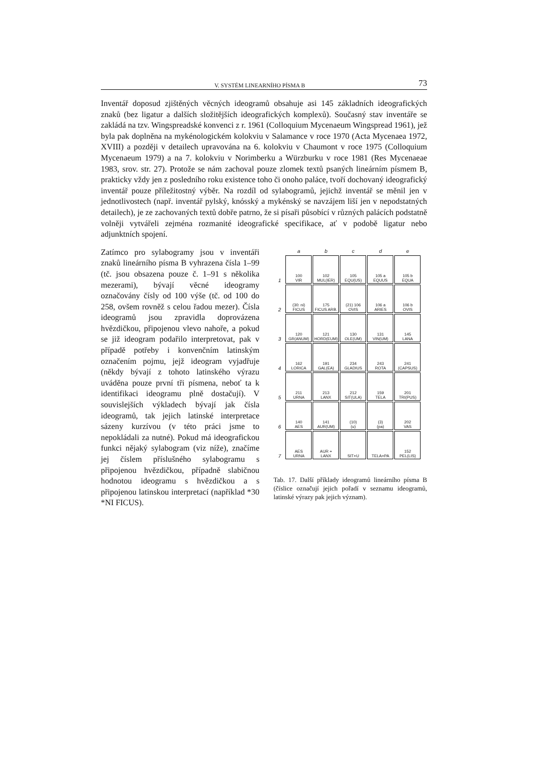V. SYSTÉM LINEARNÍHO PÍSMA B 73
Inventář doposud zjištěných věcných ideogramů obsahuje asi 145 základních ideografických znaků (bez ligatur a dalších složitějších ideografických komplexů). Současný stav inventáře se zakládá na tzv. Wingspreadské konvenci z r. 1961 (Colloquium Mycenaeum Wingspread 1961), jež byla pak doplněna na mykénologickém kolokviu v Salamance v roce 1970 (Acta Mycenaea 1972, XVIII) a později v detailech upravována na 6. kolokviu v Chaumont v roce 1975 (Colloquium Mycenaeum 1979) a na 7. kolokviu v Norimberku a Würzburku v roce 1981 (Res Mycenaeae 1983, srov. str. 27). Protože se nám zachoval pouze zlomek textů psaných lineárním písmem B, prakticky vždy jen z posledního roku existence toho či onoho paláce, tvoří dochovaný ideografický inventář pouze příležitostný výběr. Na rozdíl od sylabogramů, jejichž inventář se měnil jen v jednotlivostech (např. inventář pylský, knósský a mykénský se navzájem liší jen v nepodstatných detailech), je ze zachovaných textů dobře patrno, že si písaři působící v různých palácích podstatně volněji vytvářeli zejména rozmanité ideografické specifikace, ať v podobě ligatur nebo adjunktních spojení.
Zatímco pro sylabogramy jsou v inventáři znaků lineárního písma B vyhrazena čísla 1–99 (tč. jsou obsazena pouze č. 1–91 s několika mezerami), bývají věcné ideogramy označovány čísly od 100 výše (tč. od 100 do 258, ovšem rovněž s celou řadou mezer). Čísla ideogramů jsou zpravidla doprovázena hvězdičkou, připojenou vlevo nahoře, a pokud se již ideogram podařilo interpretovat, pak v případě potřeby i konvenčním latinským označením pojmu, jejž ideogram vyjadřuje (někdy bývají z tohoto latinského výrazu uváděna pouze první tři písmena, neboť ta k identifikaci ideogramu plně dostačují). V souvislejších výkladech bývají jak čísla ideogramů, tak jejich latinské interpretace sázeny kurzívou (v této práci jsme to nepokládali za nutné). Pokud má ideografickou funkci nějaký sylabogram (viz níže), značíme jej číslem příslušného sylabogramu s připojenou hvězdičkou, případně slabičnou hodnotou ideogramu s hvězdičkou a s připojenou latinskou interpretací (například *30 *NI FICUS).
| | a | b | c | d | e |
| --- | --- | --- | --- | --- | --- |
| 1 | 100 VIR | 102 MUL(IER) | 105 EQU(US) | 105 a EQUUS | 105 b EQUA |
| 2 | (30: ni) FICUS | 175 FICUS ARB. | (21) 106 OVIS | 106 a ARIES | 106 b OVIS |
| 3 | 120 GR(ANUM) | 121 HORD(EUM) | 130 OLE(UM) | 131 VIN(UM) | 145 LANA |
| 4 | 162 LORICA | 191 GAL(EA) | 234 GLADIUS | 243 ROTA | 241 (CAPSUS) |
| 5 | 211 URNA | 213 LANX | 212 SIT(ULA) | 159 TELA | 201 TRI(PUS) |
| 6 | 140 AES | 141 AUR(UM) | (10) (u) | (3) (pa) | 202 VAS |
| 7 | AES URNA | AUR + LANX | SIT+U | TELA+PA | 152 PEL(LIS) |
Tab. 17. Další příklady ideogramů lineárního písma B (číslice označují jejich pořadí v seznamu ideogramů, latinské výrazy pak jejich význam).